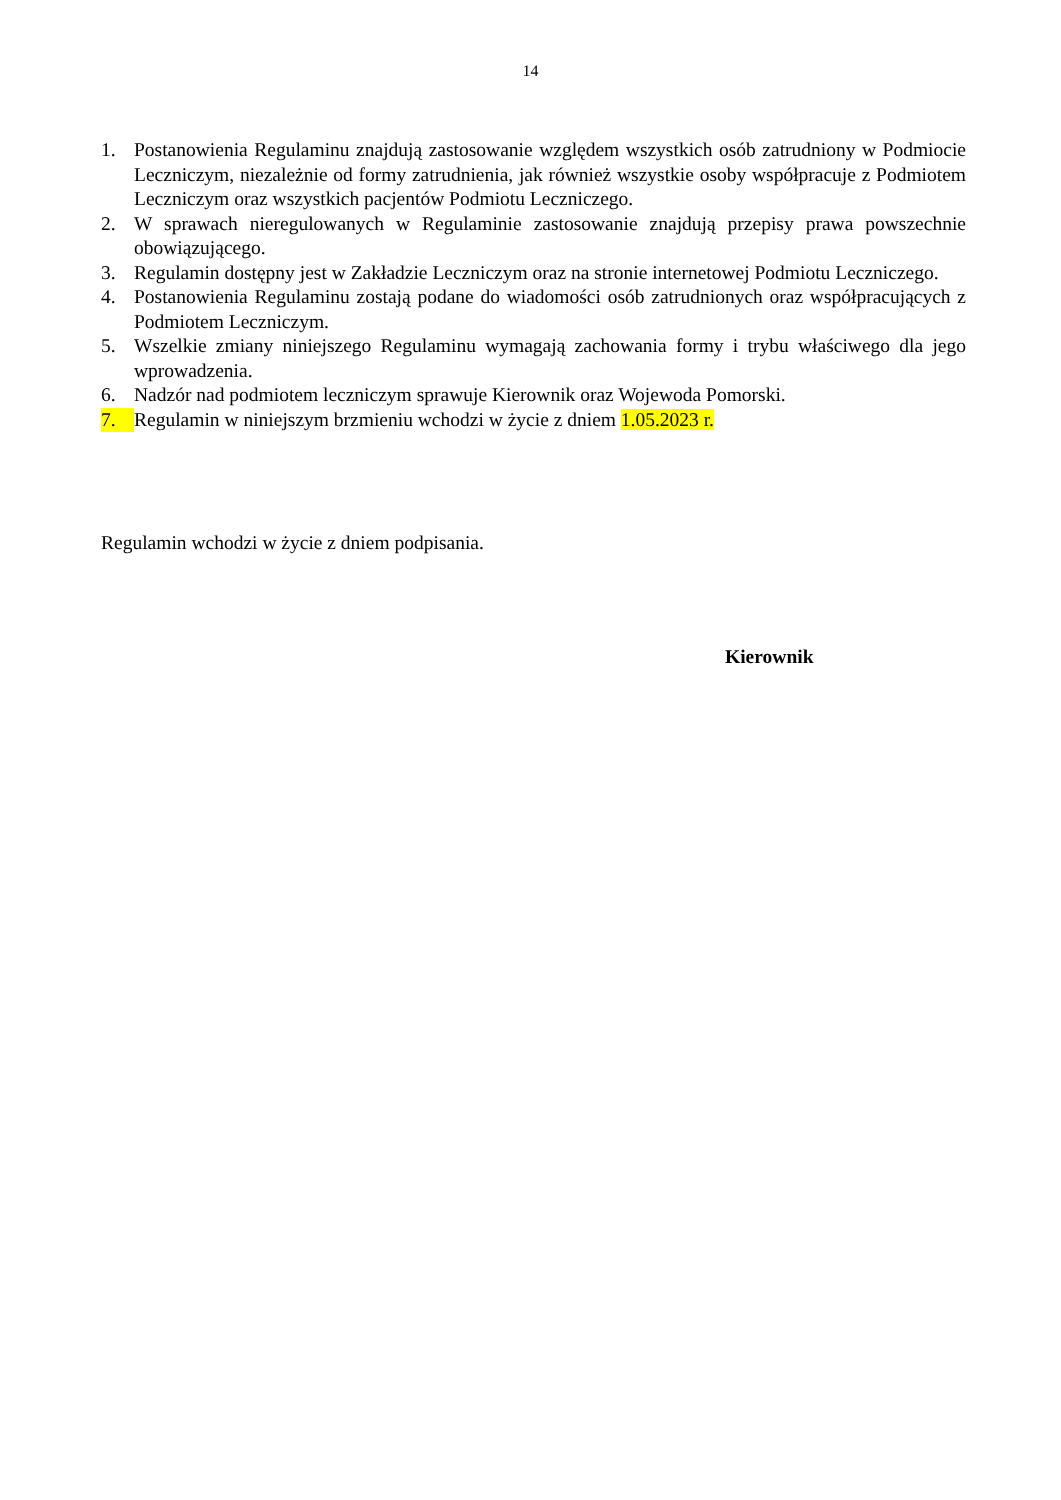14
1. Postanowienia Regulaminu znajdują zastosowanie względem wszystkich osób zatrudniony w Podmiocie Leczniczym, niezależnie od formy zatrudnienia, jak również wszystkie osoby współpracuje z Podmiotem Leczniczym oraz wszystkich pacjentów Podmiotu Leczniczego.
2. W sprawach nieregulowanych w Regulaminie zastosowanie znajdują przepisy prawa powszechnie obowiązującego.
3. Regulamin dostępny jest w Zakładzie Leczniczym oraz na stronie internetowej Podmiotu Leczniczego.
4. Postanowienia Regulaminu zostają podane do wiadomości osób zatrudnionych oraz współpracujących z Podmiotem Leczniczym.
5. Wszelkie zmiany niniejszego Regulaminu wymagają zachowania formy i trybu właściwego dla jego wprowadzenia.
6. Nadzór nad podmiotem leczniczym sprawuje Kierownik oraz Wojewoda Pomorski.
7. Regulamin w niniejszym brzmieniu wchodzi w życie z dniem 1.05.2023 r.
Regulamin wchodzi w życie z dniem podpisania.
Kierownik